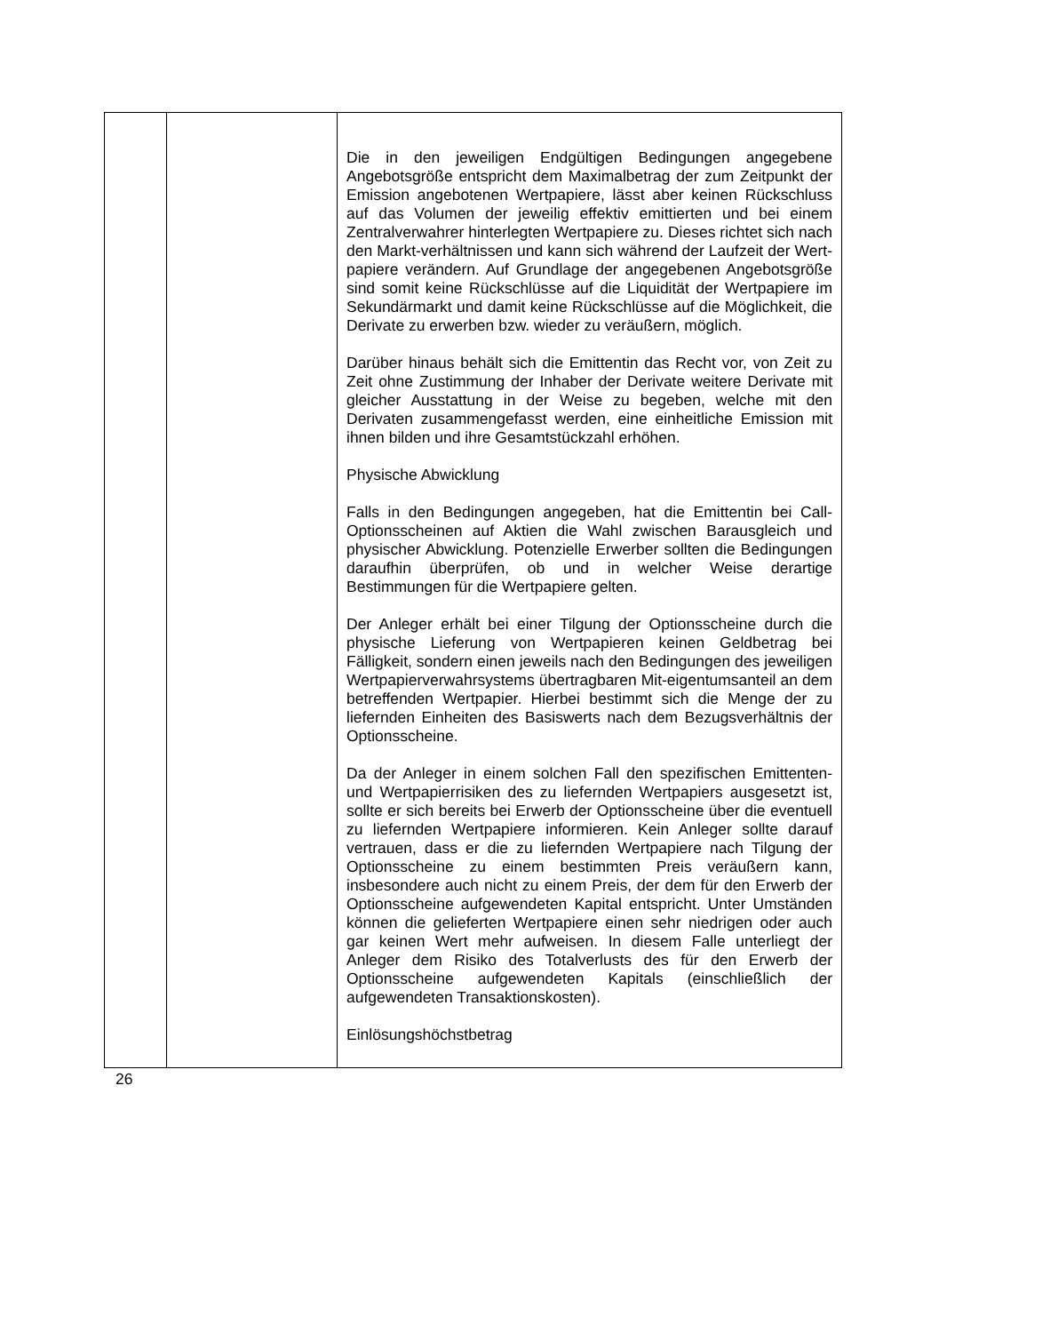| | | Die in den jeweiligen Endgültigen Bedingungen angegebene Angebotsgröße entspricht dem Maximalbetrag der zum Zeitpunkt der Emission angebotenen Wertpapiere, lässt aber keinen Rückschluss auf das Volumen der jeweilig effektiv emittierten und bei einem Zentralverwahrer hinterlegten Wertpapiere zu. Dieses richtet sich nach den Markt-verhältnissen und kann sich während der Laufzeit der Wert-papiere verändern. Auf Grundlage der angegebenen Angebotsgröße sind somit keine Rückschlüsse auf die Liquidität der Wertpapiere im Sekundärmarkt und damit keine Rückschlüsse auf die Möglichkeit, die Derivate zu erwerben bzw. wieder zu veräußern, möglich. Darüber hinaus behält sich die Emittentin das Recht vor, von Zeit zu Zeit ohne Zustimmung der Inhaber der Derivate weitere Derivate mit gleicher Ausstattung in der Weise zu begeben, welche mit den Derivaten zusammengefasst werden, eine einheitliche Emission mit ihnen bilden und ihre Gesamtstückzahl erhöhen. Physische Abwicklung Falls in den Bedingungen angegeben, hat die Emittentin bei Call-Optionsscheinen auf Aktien die Wahl zwischen Barausgleich und physischer Abwicklung. Potenzielle Erwerber sollten die Bedingungen daraufhin überprüfen, ob und in welcher Weise derartige Bestimmungen für die Wertpapiere gelten. Der Anleger erhält bei einer Tilgung der Optionsscheine durch die physische Lieferung von Wertpapieren keinen Geldbetrag bei Fälligkeit, sondern einen jeweils nach den Bedingungen des jeweiligen Wertpapierverwahrsystems übertragbaren Mit-eigentumsanteil an dem betreffenden Wertpapier. Hierbei bestimmt sich die Menge der zu liefernden Einheiten des Basiswerts nach dem Bezugsverhältnis der Optionsscheine. Da der Anleger in einem solchen Fall den spezifischen Emittenten- und Wertpapierrisiken des zu liefernden Wertpapiers ausgesetzt ist, sollte er sich bereits bei Erwerb der Optionsscheine über die eventuell zu liefernden Wertpapiere informieren. Kein Anleger sollte darauf vertrauen, dass er die zu liefernden Wertpapiere nach Tilgung der Optionsscheine zu einem bestimmten Preis veräußern kann, insbesondere auch nicht zu einem Preis, der dem für den Erwerb der Optionsscheine aufgewendeten Kapital entspricht. Unter Umständen können die gelieferten Wertpapiere einen sehr niedrigen oder auch gar keinen Wert mehr aufweisen. In diesem Falle unterliegt der Anleger dem Risiko des Totalverlusts des für den Erwerb der Optionsscheine aufgewendeten Kapitals (einschließlich der aufgewendeten Transaktionskosten). Einlösungshöchstbetrag |
26